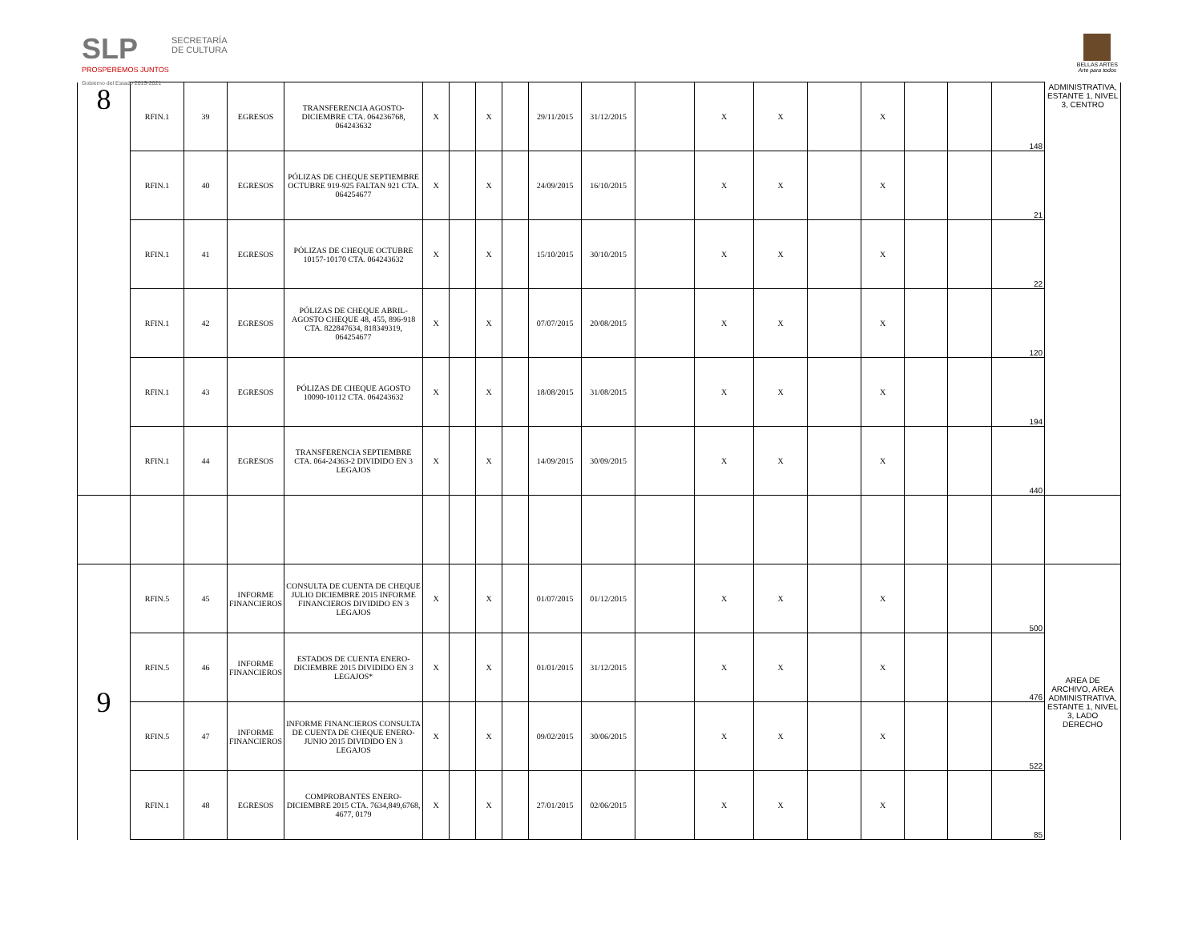SLP
PROSPEREMOS JUNTOS
Gobierno del Estado 2015-2021
SECRETARÍA DE CULTURA
BELLAS ARTES
Arte para todos
| 8 | RFIN.1 | 39 | EGRESOS | TRANSFERENCIA AGOSTO-DICIEMBRE CTA. 064236768, 064243632 | X | | X | | 29/11/2015 | 31/12/2015 | | X | X | | X | | | 148 | ADMINISTRATIVA, ESTANTE 1, NIVEL 3, CENTRO |
| | RFIN.1 | 40 | EGRESOS | PÓLIZAS DE CHEQUE SEPTIEMBRE OCTUBRE 919-925 FALTAN 921 CTA. 064254677 | X | | X | | 24/09/2015 | 16/10/2015 | | X | X | | X | | | 21 | |
| | RFIN.1 | 41 | EGRESOS | PÓLIZAS DE CHEQUE OCTUBRE 10157-10170 CTA. 064243632 | X | | X | | 15/10/2015 | 30/10/2015 | | X | X | | X | | | 22 | |
| | RFIN.1 | 42 | EGRESOS | PÓLIZAS DE CHEQUE ABRIL-AGOSTO CHEQUE 48, 455, 896-918 CTA. 822847634, 818349319, 064254677 | X | | X | | 07/07/2015 | 20/08/2015 | | X | X | | X | | | 120 | |
| | RFIN.1 | 43 | EGRESOS | PÓLIZAS DE CHEQUE AGOSTO 10090-10112 CTA. 064243632 | X | | X | | 18/08/2015 | 31/08/2015 | | X | X | | X | | | 194 | |
| | RFIN.1 | 44 | EGRESOS | TRANSFERENCIA SEPTIEMBRE CTA. 064-24363-2 DIVIDIDO EN 3 LEGAJOS | X | | X | | 14/09/2015 | 30/09/2015 | | X | X | | X | | | 440 | |
| 9 | RFIN.5 | 45 | INFORME FINANCIEROS | CONSULTA DE CUENTA DE CHEQUE JULIO DICIEMBRE 2015 INFORME FINANCIEROS DIVIDIDO EN 3 LEGAJOS | X | | X | | 01/07/2015 | 01/12/2015 | | X | X | | X | | | 500 | AREA DE ARCHIVO, AREA ADMINISTRATIVA, ESTANTE 1, NIVEL 3, LADO DERECHO |
| | RFIN.5 | 46 | INFORME FINANCIEROS | ESTADOS DE CUENTA ENERO-DICIEMBRE 2015 DIVIDIDO EN 3 LEGAJOS* | X | | X | | 01/01/2015 | 31/12/2015 | | X | X | | X | | | 476 | |
| | RFIN.5 | 47 | INFORME FINANCIEROS | INFORME FINANCIEROS CONSULTA DE CUENTA DE CHEQUE ENERO-JUNIO 2015 DIVIDIDO EN 3 LEGAJOS | X | | X | | 09/02/2015 | 30/06/2015 | | X | X | | X | | | 522 | |
| | RFIN.1 | 48 | EGRESOS | COMPROBANTES ENERO-DICIEMBRE 2015 CTA. 7634,849,6768, 4677, 0179 | X | | X | | 27/01/2015 | 02/06/2015 | | X | X | | X | | | 85 | |